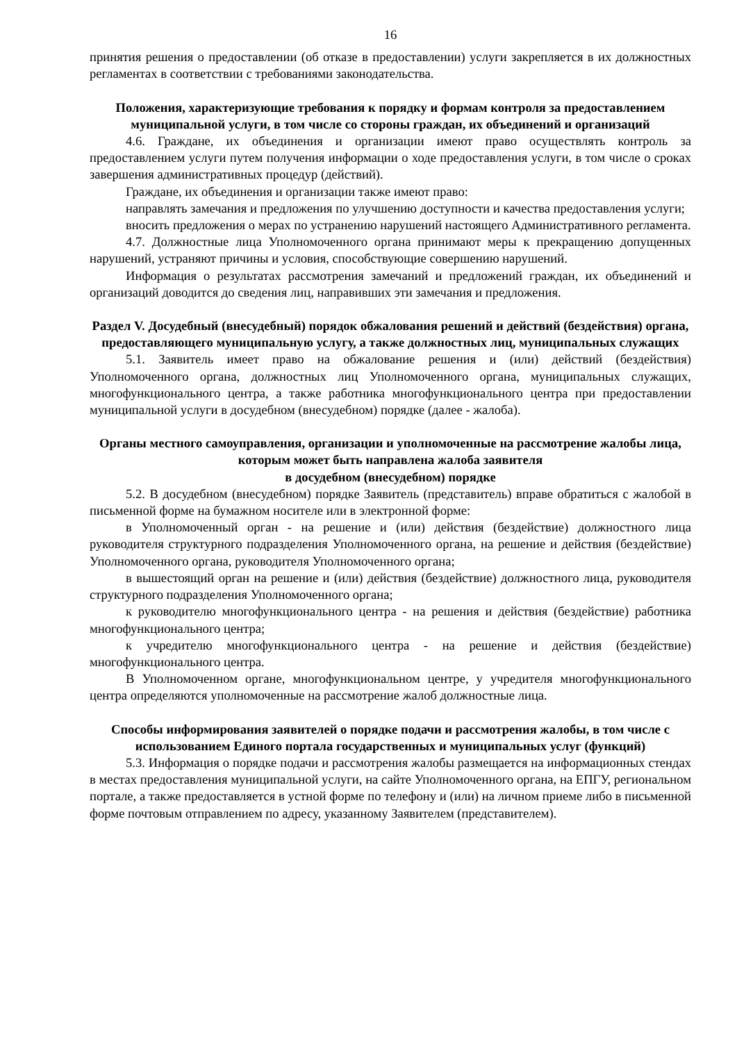16
принятия решения о предоставлении (об отказе в предоставлении) услуги закрепляется в их должностных регламентах в соответствии с требованиями законодательства.
Положения, характеризующие требования к порядку и формам контроля за предоставлением муниципальной услуги, в том числе со стороны граждан, их объединений и организаций
4.6. Граждане, их объединения и организации имеют право осуществлять контроль за предоставлением услуги путем получения информации о ходе предоставления услуги, в том числе о сроках завершения административных процедур (действий).
Граждане, их объединения и организации также имеют право:
направлять замечания и предложения по улучшению доступности и качества предоставления услуги;
вносить предложения о мерах по устранению нарушений настоящего Административного регламента.
4.7. Должностные лица Уполномоченного органа принимают меры к прекращению допущенных нарушений, устраняют причины и условия, способствующие совершению нарушений.
Информация о результатах рассмотрения замечаний и предложений граждан, их объединений и организаций доводится до сведения лиц, направивших эти замечания и предложения.
Раздел V. Досудебный (внесудебный) порядок обжалования решений и действий (бездействия) органа, предоставляющего муниципальную услугу, а также должностных лиц, муниципальных служащих
5.1. Заявитель имеет право на обжалование решения и (или) действий (бездействия) Уполномоченного органа, должностных лиц Уполномоченного органа, муниципальных служащих, многофункционального центра, а также работника многофункционального центра при предоставлении муниципальной услуги в досудебном (внесудебном) порядке (далее - жалоба).
Органы местного самоуправления, организации и уполномоченные на рассмотрение жалобы лица, которым может быть направлена жалоба заявителя
в досудебном (внесудебном) порядке
5.2. В досудебном (внесудебном) порядке Заявитель (представитель) вправе обратиться с жалобой в письменной форме на бумажном носителе или в электронной форме:
в Уполномоченный орган - на решение и (или) действия (бездействие) должностного лица руководителя структурного подразделения Уполномоченного органа, на решение и действия (бездействие) Уполномоченного органа, руководителя Уполномоченного органа;
в вышестоящий орган на решение и (или) действия (бездействие) должностного лица, руководителя структурного подразделения Уполномоченного органа;
к руководителю многофункционального центра - на решения и действия (бездействие) работника многофункционального центра;
к учредителю многофункционального центра - на решение и действия (бездействие) многофункционального центра.
В Уполномоченном органе, многофункциональном центре, у учредителя многофункционального центра определяются уполномоченные на рассмотрение жалоб должностные лица.
Способы информирования заявителей о порядке подачи и рассмотрения жалобы, в том числе с использованием Единого портала государственных и муниципальных услуг (функций)
5.3. Информация о порядке подачи и рассмотрения жалобы размещается на информационных стендах в местах предоставления муниципальной услуги, на сайте Уполномоченного органа, на ЕПГУ, региональном портале, а также предоставляется в устной форме по телефону и (или) на личном приеме либо в письменной форме почтовым отправлением по адресу, указанному Заявителем (представителем).